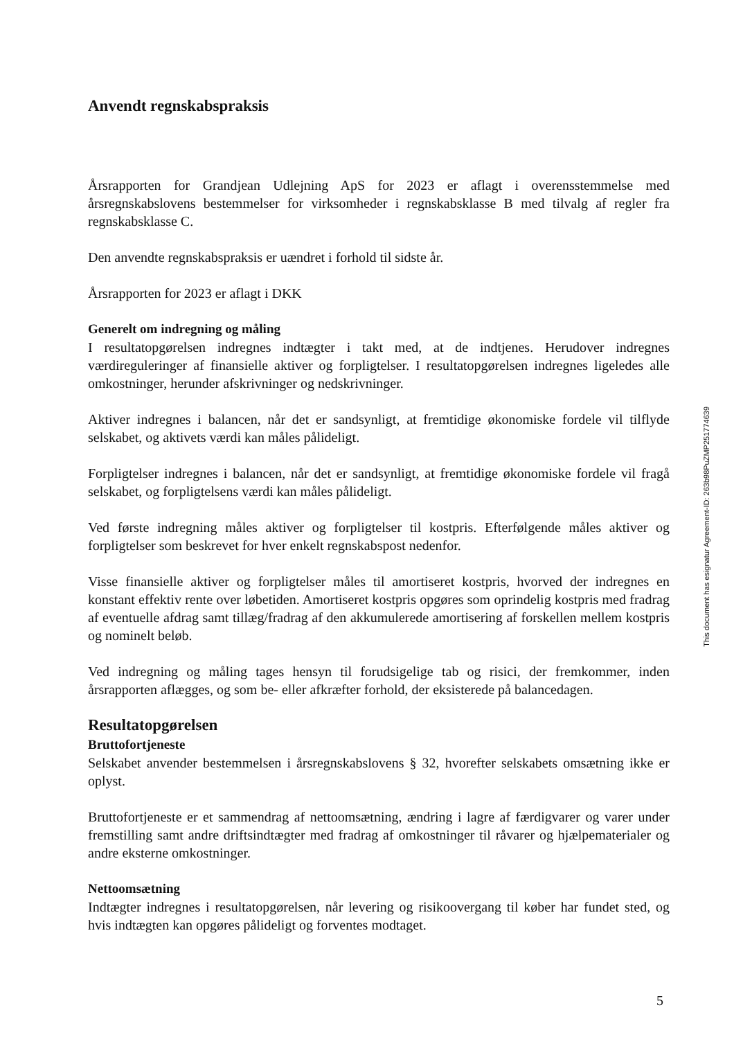Anvendt regnskabspraksis
Årsrapporten for Grandjean Udlejning ApS for 2023 er aflagt i overensstemmelse med årsregnskabslovens bestemmelser for virksomheder i regnskabsklasse B med tilvalg af regler fra regnskabsklasse C.
Den anvendte regnskabspraksis er uændret i forhold til sidste år.
Årsrapporten for 2023 er aflagt i DKK
Generelt om indregning og måling
I resultatopgørelsen indregnes indtægter i takt med, at de indtjenes. Herudover indregnes værdireguleringer af finansielle aktiver og forpligtelser. I resultatopgørelsen indregnes ligeledes alle omkostninger, herunder afskrivninger og nedskrivninger.
Aktiver indregnes i balancen, når det er sandsynligt, at fremtidige økonomiske fordele vil tilflyde selskabet, og aktivets værdi kan måles pålideligt.
Forpligtelser indregnes i balancen, når det er sandsynligt, at fremtidige økonomiske fordele vil fragå selskabet, og forpligtelsens værdi kan måles pålideligt.
Ved første indregning måles aktiver og forpligtelser til kostpris. Efterfølgende måles aktiver og forpligtelser som beskrevet for hver enkelt regnskabspost nedenfor.
Visse finansielle aktiver og forpligtelser måles til amortiseret kostpris, hvorved der indregnes en konstant effektiv rente over løbetiden. Amortiseret kostpris opgøres som oprindelig kostpris med fradrag af eventuelle afdrag samt tillæg/fradrag af den akkumulerede amortisering af forskellen mellem kostpris og nominelt beløb.
Ved indregning og måling tages hensyn til forudsigelige tab og risici, der fremkommer, inden årsrapporten aflægges, og som be- eller afkræfter forhold, der eksisterede på balancedagen.
Resultatopgørelsen
Bruttofortjeneste
Selskabet anvender bestemmelsen i årsregnskabslovens § 32, hvorefter selskabets omsætning ikke er oplyst.
Bruttofortjeneste er et sammendrag af nettoomsætning, ændring i lagre af færdigvarer og varer under fremstilling samt andre driftsindtægter med fradrag af omkostninger til råvarer og hjælpematerialer og andre eksterne omkostninger.
Nettoomsætning
Indtægter indregnes i resultatopgørelsen, når levering og risikoovergang til køber har fundet sted, og hvis indtægten kan opgøres pålideligt og forventes modtaget.
This document has esignatur Agreement-ID: 263b98PuZMP251774639
5